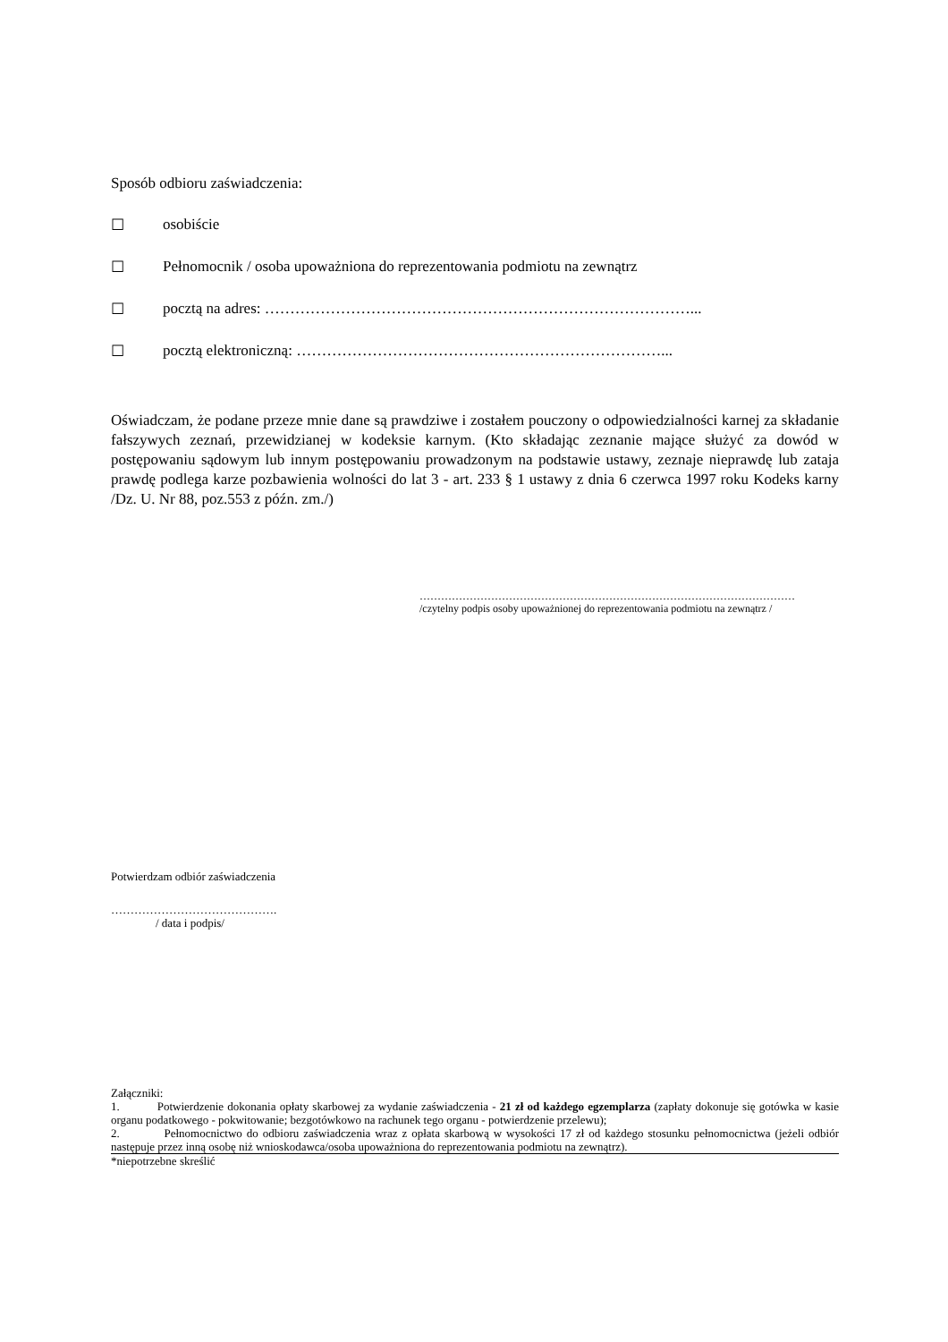Sposób odbioru zaświadczenia:
☐ osobiście
☐ Pełnomocnik / osoba upoważniona do reprezentowania podmiotu na zewnątrz
☐ pocztą na adres: …………………………………………………………………………...
☐ pocztą elektroniczną: ………………………………………………………………...
Oświadczam, że podane przeze mnie dane są prawdziwe i zostałem pouczony o odpowiedzialności karnej za składanie fałszywych zeznań, przewidzianej w kodeksie karnym. (Kto składając zeznanie mające służyć za dowód w postępowaniu sądowym lub innym postępowaniu prowadzonym na podstawie ustawy, zeznaje nieprawdę lub zataja prawdę podlega karze pozbawienia wolności do lat 3 - art. 233 § 1 ustawy z dnia 6 czerwca 1997 roku Kodeks karny /Dz. U. Nr 88, poz.553 z późn. zm./)
……………………………………………………………………………………………
/czytelny podpis osoby upoważnionej do reprezentowania podmiotu na zewnątrz /
Potwierdzam odbiór zaświadczenia
…………………………………….
/ data i podpis/
Załączniki:
1. Potwierdzenie dokonania opłaty skarbowej za wydanie zaświadczenia - 21 zł od każdego egzemplarza (zapłaty dokonuje się gotówka w kasie organu podatkowego - pokwitowanie; bezgotówkowo na rachunek tego organu - potwierdzenie przelewu);
2. Pełnomocnictwo do odbioru zaświadczenia wraz z opłata skarbową w wysokości 17 zł od każdego stosunku pełnomocnictwa (jeżeli odbiór następuje przez inną osobę niż wnioskodawca/osoba upoważniona do reprezentowania podmiotu na zewnątrz).
*niepotrzebne skreślić